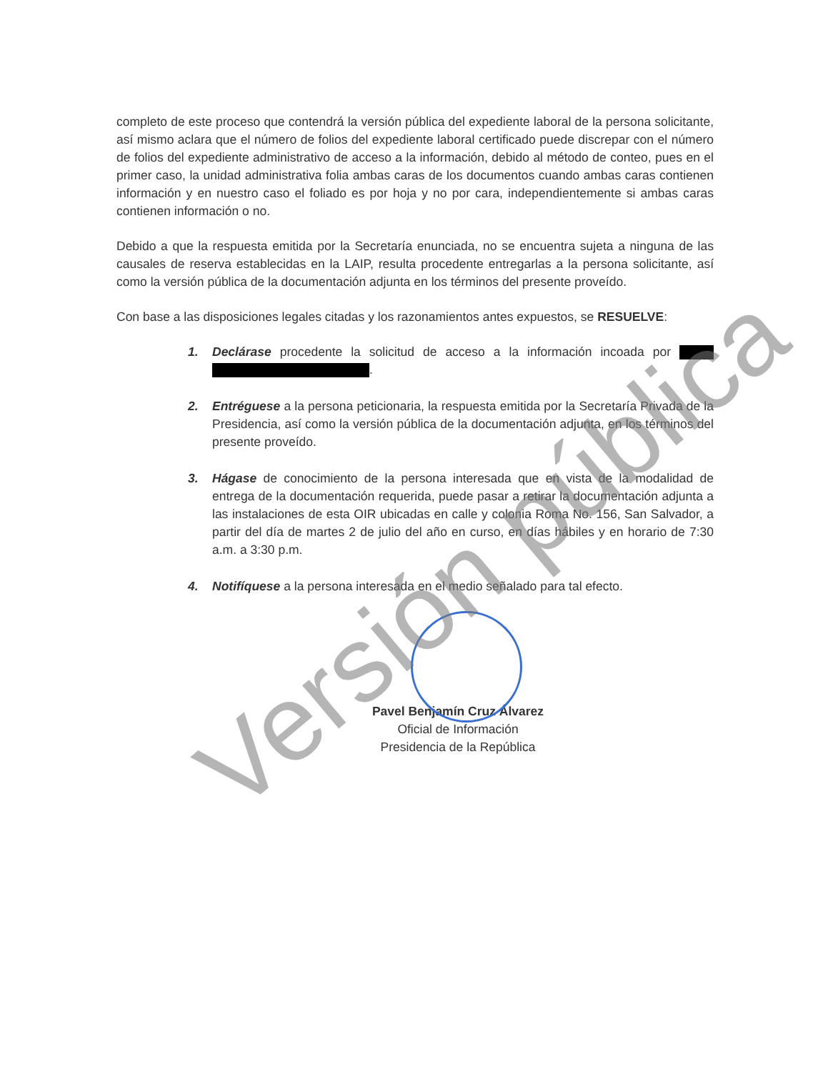completo de este proceso que contendrá la versión pública del expediente laboral de la persona solicitante, así mismo aclara que el número de folios del expediente laboral certificado puede discrepar con el número de folios del expediente administrativo de acceso a la información, debido al método de conteo, pues en el primer caso, la unidad administrativa folia ambas caras de los documentos cuando ambas caras contienen información y en nuestro caso el foliado es por hoja y no por cara, independientemente si ambas caras contienen información o no.
Debido a que la respuesta emitida por la Secretaría enunciada, no se encuentra sujeta a ninguna de las causales de reserva establecidas en la LAIP, resulta procedente entregarlas a la persona solicitante, así como la versión pública de la documentación adjunta en los términos del presente proveído.
Con base a las disposiciones legales citadas y los razonamientos antes expuestos, se RESUELVE:
1. Declárase procedente la solicitud de acceso a la información incoada por .
2. Entréguese a la persona peticionaria, la respuesta emitida por la Secretaría Privada de la Presidencia, así como la versión pública de la documentación adjunta, en los términos del presente proveído.
3. Hágase de conocimiento de la persona interesada que en vista de la modalidad de entrega de la documentación requerida, puede pasar a retirar la documentación adjunta a las instalaciones de esta OIR ubicadas en calle y colonia Roma No. 156, San Salvador, a partir del día de martes 2 de julio del año en curso, en días hábiles y en horario de 7:30 a.m. a 3:30 p.m.
4. Notifíquese a la persona interesada en el medio señalado para tal efecto.
Pavel Benjamín Cruz Álvarez
Oficial de Información
Presidencia de la República
Versión pública